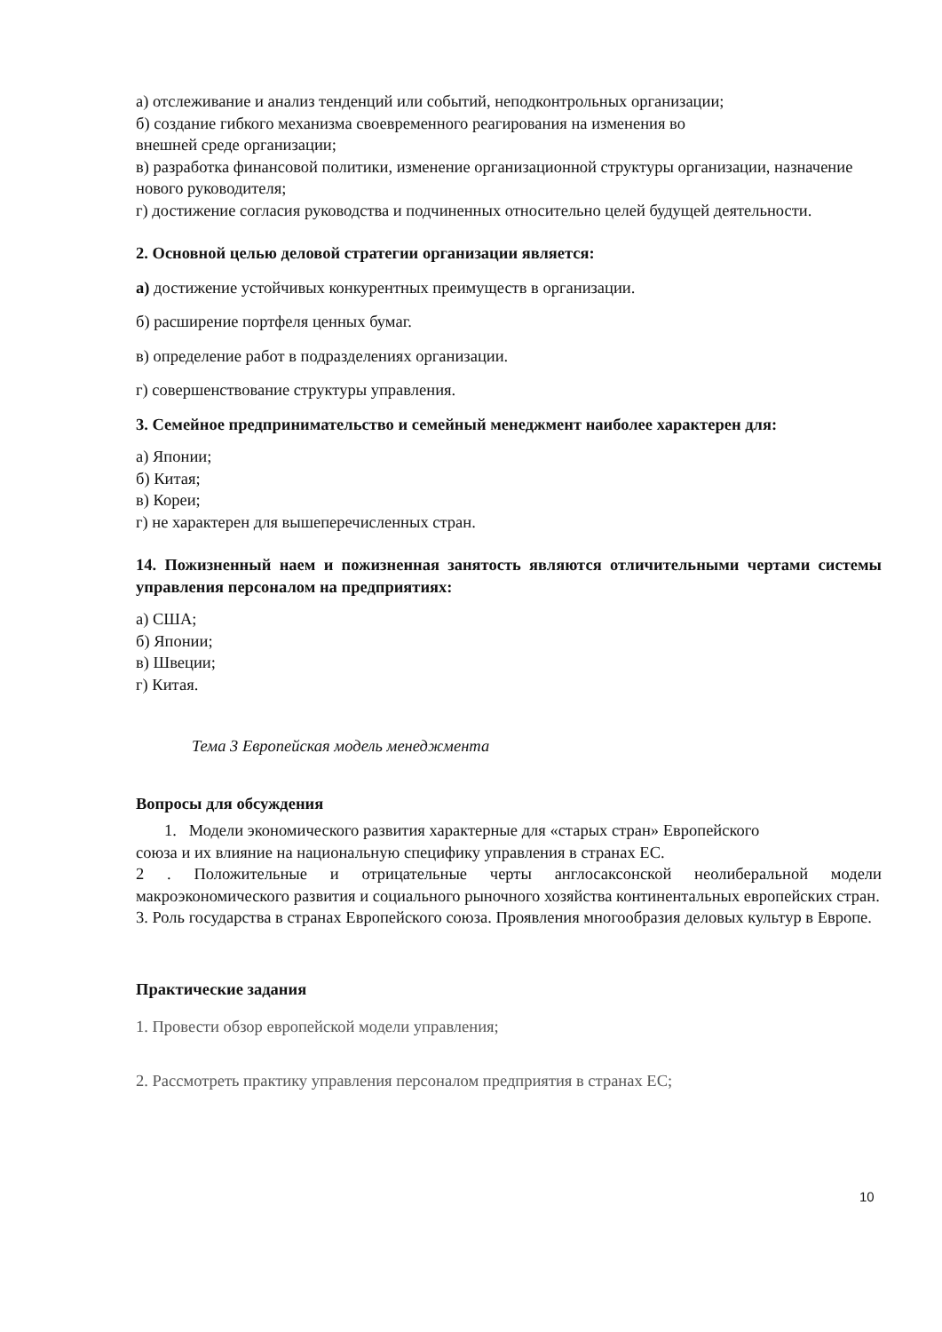а) отслеживание и анализ тенденций или событий, неподконтрольных организации;
б) создание гибкого механизма своевременного реагирования на изменения во
внешней среде организации;
в) разработка финансовой политики, изменение организационной структуры организации, назначение нового руководителя;
г) достижение согласия руководства и подчиненных относительно целей будущей деятельности.
2. Основной целью деловой стратегии организации является:
а) достижение устойчивых конкурентных преимуществ в организации.
б) расширение портфеля ценных бумаг.
в) определение работ в подразделениях организации.
г) совершенствование структуры управления.
3. Семейное предпринимательство и семейный менеджмент наиболее характерен для:
а) Японии;
б) Китая;
в) Кореи;
г) не характерен для вышеперечисленных стран.
14. Пожизненный наем и пожизненная занятость являются отличительными чертами системы управления персоналом на предприятиях:
а) США;
б) Японии;
в) Швеции;
г) Китая.
Тема 3 Европейская модель менеджмента
Вопросы для обсуждения
1. Модели экономического развития характерные для «старых стран» Европейского
союза и их влияние на национальную специфику управления в странах ЕС.
2 . Положительные и отрицательные черты англосаксонской неолиберальной модели макроэкономического развития и социального рыночного хозяйства континентальных европейских стран.
3. Роль государства в странах Европейского союза. Проявления многообразия деловых культур в Европе.
Практические задания
1. Провести обзор европейской модели управления;
2. Рассмотреть практику управления персоналом предприятия в странах ЕС;
10